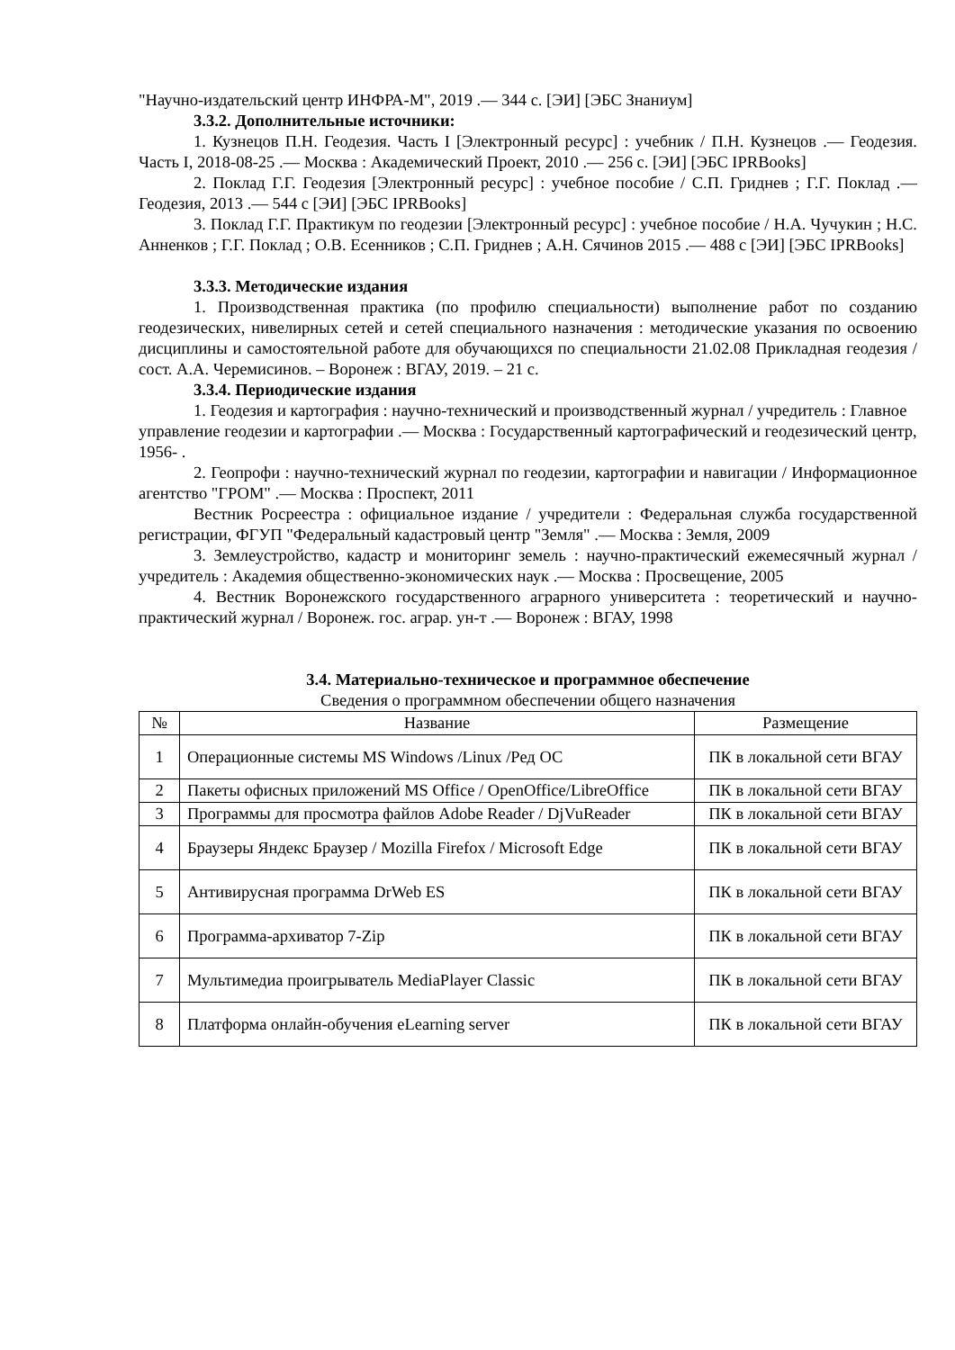"Научно-издательский центр ИНФРА-М", 2019 .— 344 с. [ЭИ] [ЭБС Знаниум]
3.3.2. Дополнительные источники:
1. Кузнецов П.Н. Геодезия. Часть I [Электронный ресурс] : учебник / П.Н. Кузнецов .— Геодезия. Часть I, 2018-08-25 .— Москва : Академический Проект, 2010 .— 256 с. [ЭИ] [ЭБС IPRBooks]
2. Поклад Г.Г. Геодезия [Электронный ресурс] : учебное пособие / С.П. Гриднев ; Г.Г. Поклад .— Геодезия, 2013 .— 544 с [ЭИ] [ЭБС IPRBooks]
3. Поклад Г.Г. Практикум по геодезии [Электронный ресурс] : учебное пособие / Н.А. Чучукин ; Н.С. Анненков ; Г.Г. Поклад ; О.В. Есенников ; С.П. Гриднев ; А.Н. Сячинов 2015 .— 488 с [ЭИ] [ЭБС IPRBooks]
3.3.3. Методические издания
1. Производственная практика (по профилю специальности) выполнение работ по созданию геодезических, нивелирных сетей и сетей специального назначения : методические указания по освоению дисциплины и самостоятельной работе для обучающихся по специальности 21.02.08 Прикладная геодезия / сост. А.А. Черемисинов. – Воронеж : ВГАУ, 2019. – 21 с.
3.3.4. Периодические издания
1. Геодезия и картография : научно-технический и производственный журнал / учредитель : Главное управление геодезии и картографии .— Москва : Государственный картографический и геодезический центр, 1956- .
2. Геопрофи : научно-технический журнал по геодезии, картографии и навигации / Информационное агентство "ГРОМ" .— Москва : Проспект, 2011
Вестник Росреестра : официальное издание / учредители : Федеральная служба государственной регистрации, ФГУП "Федеральный кадастровый центр "Земля" .— Москва : Земля, 2009
3. Землеустройство, кадастр и мониторинг земель : научно-практический ежемесячный журнал / учредитель : Академия общественно-экономических наук .— Москва : Просвещение, 2005
4. Вестник Воронежского государственного аграрного университета : теоретический и научно-практический журнал / Воронеж. гос. аграр. ун-т .— Воронеж : ВГАУ, 1998
3.4. Материально-техническое и программное обеспечение
Сведения о программном обеспечении общего назначения
| № | Название | Размещение |
| --- | --- | --- |
| 1 | Операционные системы MS Windows /Linux /Ред ОС | ПК в локальной сети ВГАУ |
| 2 | Пакеты офисных приложений MS Office / OpenOffice/LibreOffice | ПК в локальной сети ВГАУ |
| 3 | Программы для просмотра файлов Adobe Reader / DjVuReader | ПК в локальной сети ВГАУ |
| 4 | Браузеры Яндекс Браузер / Mozilla Firefox / Microsoft Edge | ПК в локальной сети ВГАУ |
| 5 | Антивирусная программа DrWeb ES | ПК в локальной сети ВГАУ |
| 6 | Программа-архиватор 7-Zip | ПК в локальной сети ВГАУ |
| 7 | Мультимедиа проигрыватель MediaPlayer Classic | ПК в локальной сети ВГАУ |
| 8 | Платформа онлайн-обучения eLearning server | ПК в локальной сети ВГАУ |